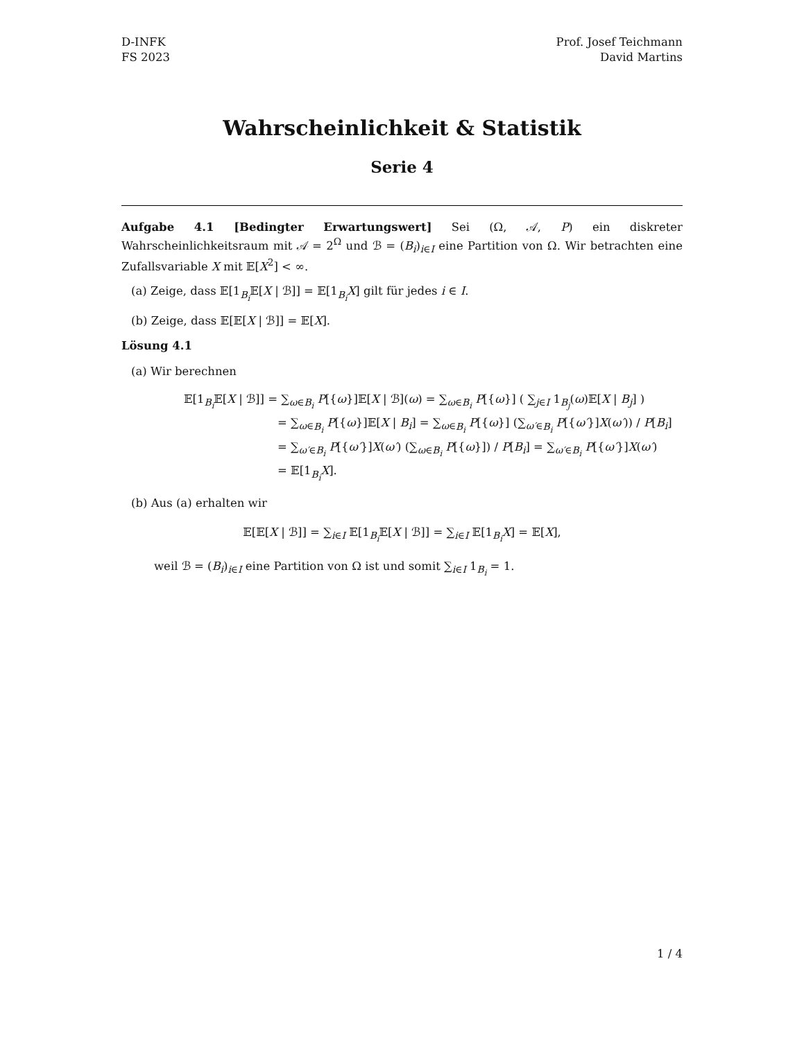D-INFK
FS 2023
Prof. Josef Teichmann
David Martins
Wahrscheinlichkeit & Statistik
Serie 4
Aufgabe 4.1 [Bedingter Erwartungswert] Sei (Ω, 𝒜, P) ein diskreter Wahrscheinlichkeitsraum mit 𝒜 = 2<sup>Ω</sup> und ℬ = (B<sub>i</sub>)<sub>i∈I</sub> eine Partition von Ω. Wir betrachten eine Zufallsvariable X mit 𝔼[X<sup>2</sup>] < ∞.
(a) Zeige, dass 𝔼[1<sub>B<sub>i</sub></sub>𝔼[X | ℬ]] = 𝔼[1<sub>B<sub>i</sub></sub>X] gilt für jedes i ∈ I.
(b) Zeige, dass 𝔼[𝔼[X | ℬ]] = 𝔼[X].
Lösung 4.1
(a) Wir berechnen
𝔼[1<sub>B<sub>i</sub></sub>𝔼[X | ℬ]] = ∑<sub>ω∈B<sub>i</sub></sub> P[{ω}]𝔼[X | ℬ](ω) = ∑<sub>ω∈B<sub>i</sub></sub> P[{ω}] ( ∑<sub>j∈I</sub> 1<sub>B<sub>j</sub></sub>(ω)𝔼[X | B<sub>j</sub>] )
= ∑<sub>ω∈B<sub>i</sub></sub> P[{ω}]𝔼[X | B<sub>i</sub>] = ∑<sub>ω∈B<sub>i</sub></sub> P[{ω}] (∑<sub>ω′∈B<sub>i</sub></sub> P[{ω′}]X(ω′)) / P[B<sub>i</sub>]
= ∑<sub>ω′∈B<sub>i</sub></sub> P[{ω′}]X(ω′) (∑<sub>ω∈B<sub>i</sub></sub> P[{ω}]) / P[B<sub>i</sub>] = ∑<sub>ω′∈B<sub>i</sub></sub> P[{ω′}]X(ω′)
= 𝔼[1<sub>B<sub>i</sub></sub>X].
(b) Aus (a) erhalten wir
𝔼[𝔼[X | ℬ]] = ∑<sub>i∈I</sub> 𝔼[1<sub>B<sub>i</sub></sub>𝔼[X | ℬ]] = ∑<sub>i∈I</sub> 𝔼[1<sub>B<sub>i</sub></sub>X] = 𝔼[X],
weil ℬ = (B<sub>i</sub>)<sub>i∈I</sub> eine Partition von Ω ist und somit ∑<sub>i∈I</sub> 1<sub>B<sub>i</sub></sub> = 1.
1 / 4